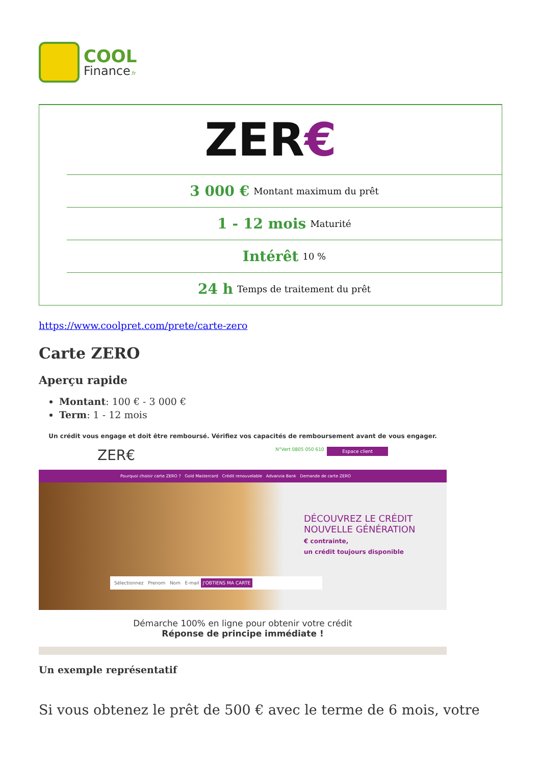COOL
Finance.fr
ZER€
3 000 € Montant maximum du prêt
1 - 12 mois Maturité
Intérêt 10 %
24 h Temps de traitement du prêt
https://www.coolpret.com/prete/carte-zero
Carte ZERO
Aperçu rapide
Montant: 100 € - 3 000 €
Term: 1 - 12 mois
Un crédit vous engage et doit être remboursé. Vérifiez vos capacités de remboursement avant de vous engager.
ZER€ Espace client N°Vert 0805 050 610
Pourquoi choisir carte ZERO ? Gold Mastercard Crédit renouvelable Advanzia Bank Demande de carte ZERO
DÉCOUVREZ LE CRÉDIT
NOUVELLE GÉNÉRATION
€ contrainte,
un crédit toujours disponible
Sélectionnez Prenom Nom E-mail J'OBTIENS MA CARTE
Démarche 100% en ligne pour obtenir votre crédit
Réponse de principe immédiate !
Un exemple représentatif
Si vous obtenez le prêt de 500 € avec le terme de 6 mois, votre